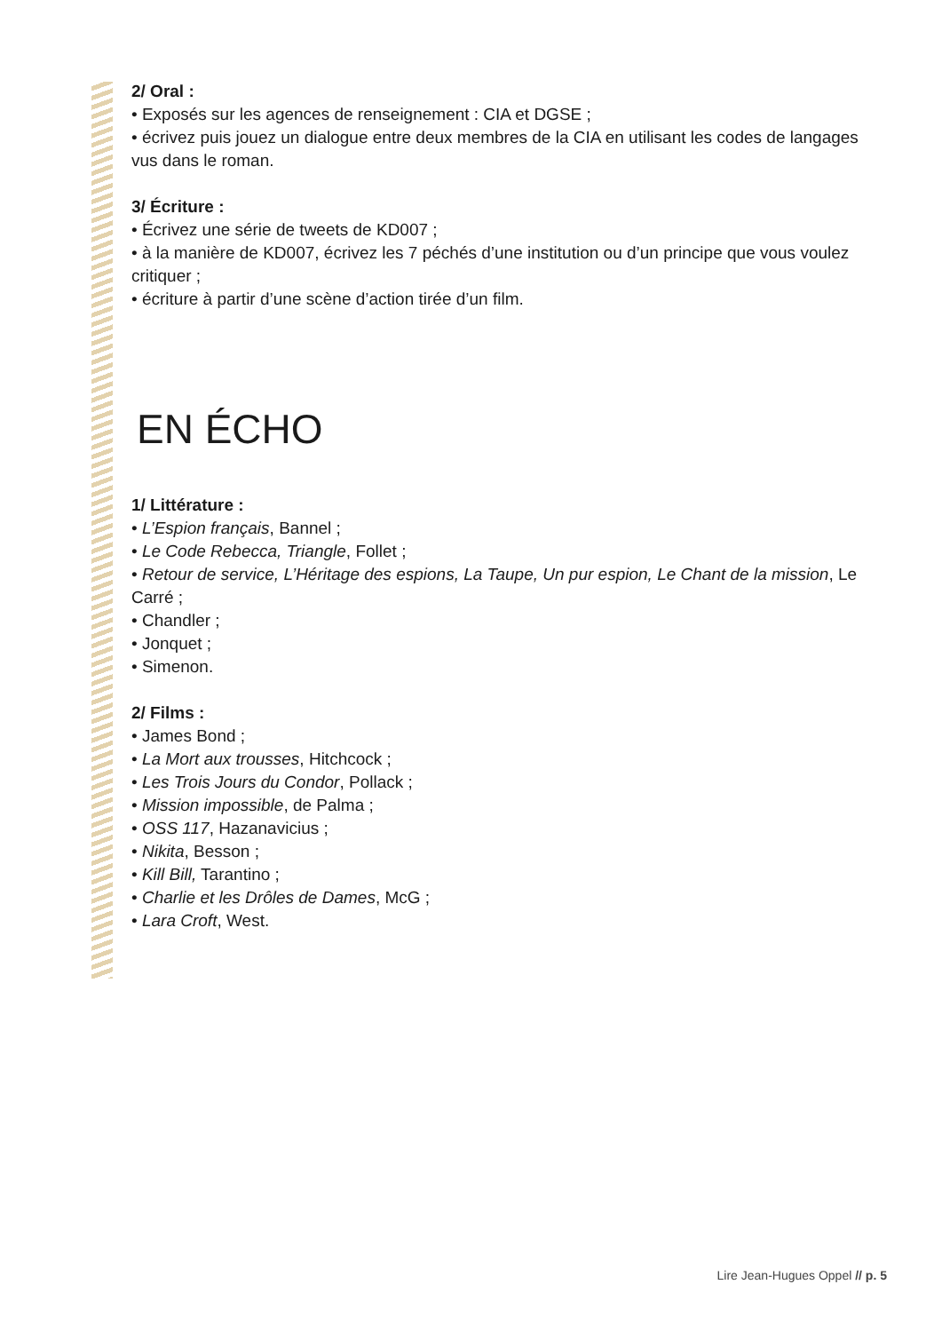2/ Oral :
• Exposés sur les agences de renseignement : CIA et DGSE ;
• écrivez puis jouez un dialogue entre deux membres de la CIA en utilisant les codes de langages vus dans le roman.
3/ Écriture :
• Écrivez une série de tweets de KD007 ;
• à la manière de KD007, écrivez les 7 péchés d’une institution ou d’un principe que vous voulez critiquer ;
• écriture à partir d’une scène d’action tirée d’un film.
EN ÉCHO
1/ Littérature :
• L’Espion français, Bannel ;
• Le Code Rebecca, Triangle, Follet ;
• Retour de service, L’Héritage des espions, La Taupe, Un pur espion, Le Chant de la mission, Le Carré ;
• Chandler ;
• Jonquet ;
• Simenon.
2/ Films :
• James Bond ;
• La Mort aux trousses, Hitchcock ;
• Les Trois Jours du Condor, Pollack ;
• Mission impossible, de Palma ;
• OSS 117, Hazanavicius ;
• Nikita, Besson ;
• Kill Bill, Tarantino ;
• Charlie et les Drôles de Dames, McG ;
• Lara Croft, West.
Lire Jean-Hugues Oppel // p. 5